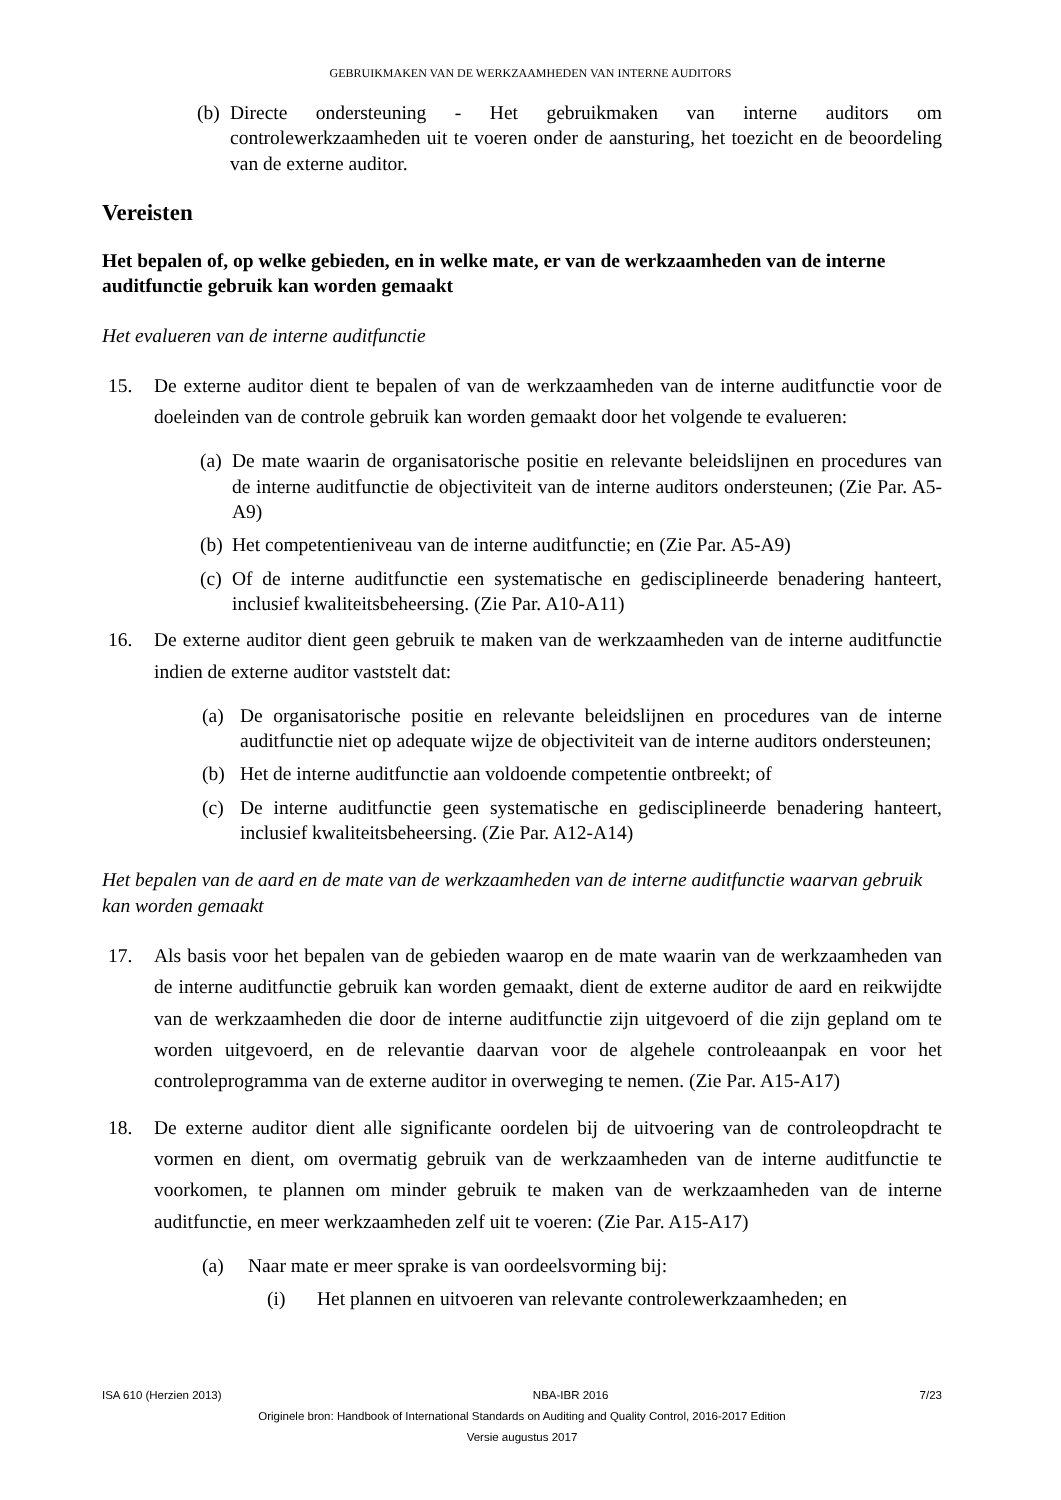GEBRUIKMAKEN VAN DE WERKZAAMHEDEN VAN INTERNE AUDITORS
(b) Directe ondersteuning - Het gebruikmaken van interne auditors om controlewerkzaamheden uit te voeren onder de aansturing, het toezicht en de beoordeling van de externe auditor.
Vereisten
Het bepalen of, op welke gebieden, en in welke mate, er van de werkzaamheden van de interne auditfunctie gebruik kan worden gemaakt
Het evalueren van de interne auditfunctie
15. De externe auditor dient te bepalen of van de werkzaamheden van de interne auditfunctie voor de doeleinden van de controle gebruik kan worden gemaakt door het volgende te evalueren:
(a) De mate waarin de organisatorische positie en relevante beleidslijnen en procedures van de interne auditfunctie de objectiviteit van de interne auditors ondersteunen; (Zie Par. A5-A9)
(b) Het competentieniveau van de interne auditfunctie; en (Zie Par. A5-A9)
(c) Of de interne auditfunctie een systematische en gedisciplineerde benadering hanteert, inclusief kwaliteitsbeheersing. (Zie Par. A10-A11)
16. De externe auditor dient geen gebruik te maken van de werkzaamheden van de interne auditfunctie indien de externe auditor vaststelt dat:
(a) De organisatorische positie en relevante beleidslijnen en procedures van de interne auditfunctie niet op adequate wijze de objectiviteit van de interne auditors ondersteunen;
(b) Het de interne auditfunctie aan voldoende competentie ontbreekt; of
(c) De interne auditfunctie geen systematische en gedisciplineerde benadering hanteert, inclusief kwaliteitsbeheersing. (Zie Par. A12-A14)
Het bepalen van de aard en de mate van de werkzaamheden van de interne auditfunctie waarvan gebruik kan worden gemaakt
17. Als basis voor het bepalen van de gebieden waarop en de mate waarin van de werkzaamheden van de interne auditfunctie gebruik kan worden gemaakt, dient de externe auditor de aard en reikwijdte van de werkzaamheden die door de interne auditfunctie zijn uitgevoerd of die zijn gepland om te worden uitgevoerd, en de relevantie daarvan voor de algehele controleaanpak en voor het controleprogramma van de externe auditor in overweging te nemen. (Zie Par. A15-A17)
18. De externe auditor dient alle significante oordelen bij de uitvoering van de controleopdracht te vormen en dient, om overmatig gebruik van de werkzaamheden van de interne auditfunctie te voorkomen, te plannen om minder gebruik te maken van de werkzaamheden van de interne auditfunctie, en meer werkzaamheden zelf uit te voeren: (Zie Par. A15-A17)
(a) Naar mate er meer sprake is van oordeelsvorming bij:
(i) Het plannen en uitvoeren van relevante controlewerkzaamheden; en
ISA 610 (Herzien 2013) NBA-IBR 2016 7/23
Originele bron: Handbook of International Standards on Auditing and Quality Control, 2016-2017 Edition
Versie augustus 2017